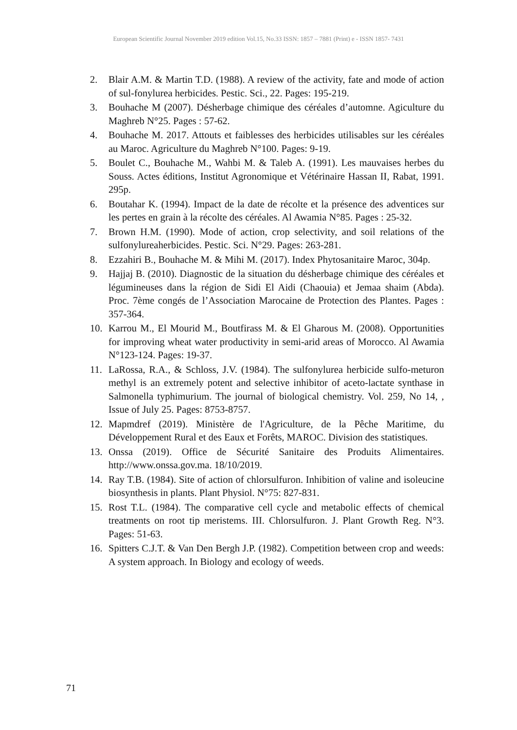European Scientific Journal November 2019 edition Vol.15, No.33 ISSN: 1857 – 7881 (Print) e - ISSN 1857- 7431
2. Blair A.M. & Martin T.D. (1988). A review of the activity, fate and mode of action of sul-fonylurea herbicides. Pestic. Sci., 22. Pages: 195-219.
3. Bouhache M (2007). Désherbage chimique des céréales d’automne. Agiculture du Maghreb N°25. Pages : 57-62.
4. Bouhache M. 2017. Attouts et faiblesses des herbicides utilisables sur les céréales au Maroc. Agriculture du Maghreb N°100. Pages: 9-19.
5. Boulet C., Bouhache M., Wahbi M. & Taleb A. (1991). Les mauvaises herbes du Souss. Actes éditions, Institut Agronomique et Vétérinaire Hassan II, Rabat, 1991. 295p.
6. Boutahar K. (1994). Impact de la date de récolte et la présence des adventices sur les pertes en grain à la récolte des céréales. Al Awamia N°85. Pages : 25-32.
7. Brown H.M. (1990). Mode of action, crop selectivity, and soil relations of the sulfonylureaherbicides. Pestic. Sci. N°29. Pages: 263-281.
8. Ezzahiri B., Bouhache M. & Mihi M. (2017). Index Phytosanitaire Maroc, 304p.
9. Hajjaj B. (2010). Diagnostic de la situation du désherbage chimique des céréales et légumineuses dans la région de Sidi El Aidi (Chaouia) et Jemaa shaim (Abda). Proc. 7ème congés de l’Association Marocaine de Protection des Plantes. Pages : 357-364.
10. Karrou M., El Mourid M., Boutfirass M. & El Gharous M. (2008). Opportunities for improving wheat water productivity in semi-arid areas of Morocco. Al Awamia N°123-124. Pages: 19-37.
11. LaRossa, R.A., & Schloss, J.V. (1984). The sulfonylurea herbicide sulfo-meturon methyl is an extremely potent and selective inhibitor of aceto-lactate synthase in Salmonella typhimurium. The journal of biological chemistry. Vol. 259, No 14, , Issue of July 25. Pages: 8753-8757.
12. Mapmdref (2019). Ministère de l'Agriculture, de la Pêche Maritime, du Développement Rural et des Eaux et Forêts, MAROC. Division des statistiques.
13. Onssa (2019). Office de Sécurité Sanitaire des Produits Alimentaires. http://www.onssa.gov.ma. 18/10/2019.
14. Ray T.B. (1984). Site of action of chlorsulfuron. Inhibition of valine and isoleucine biosynthesis in plants. Plant Physiol. N°75: 827-831.
15. Rost T.L. (1984). The comparative cell cycle and metabolic effects of chemical treatments on root tip meristems. III. Chlorsulfuron. J. Plant Growth Reg. N°3. Pages: 51-63.
16. Spitters C.J.T. & Van Den Bergh J.P. (1982). Competition between crop and weeds: A system approach. In Biology and ecology of weeds.
71